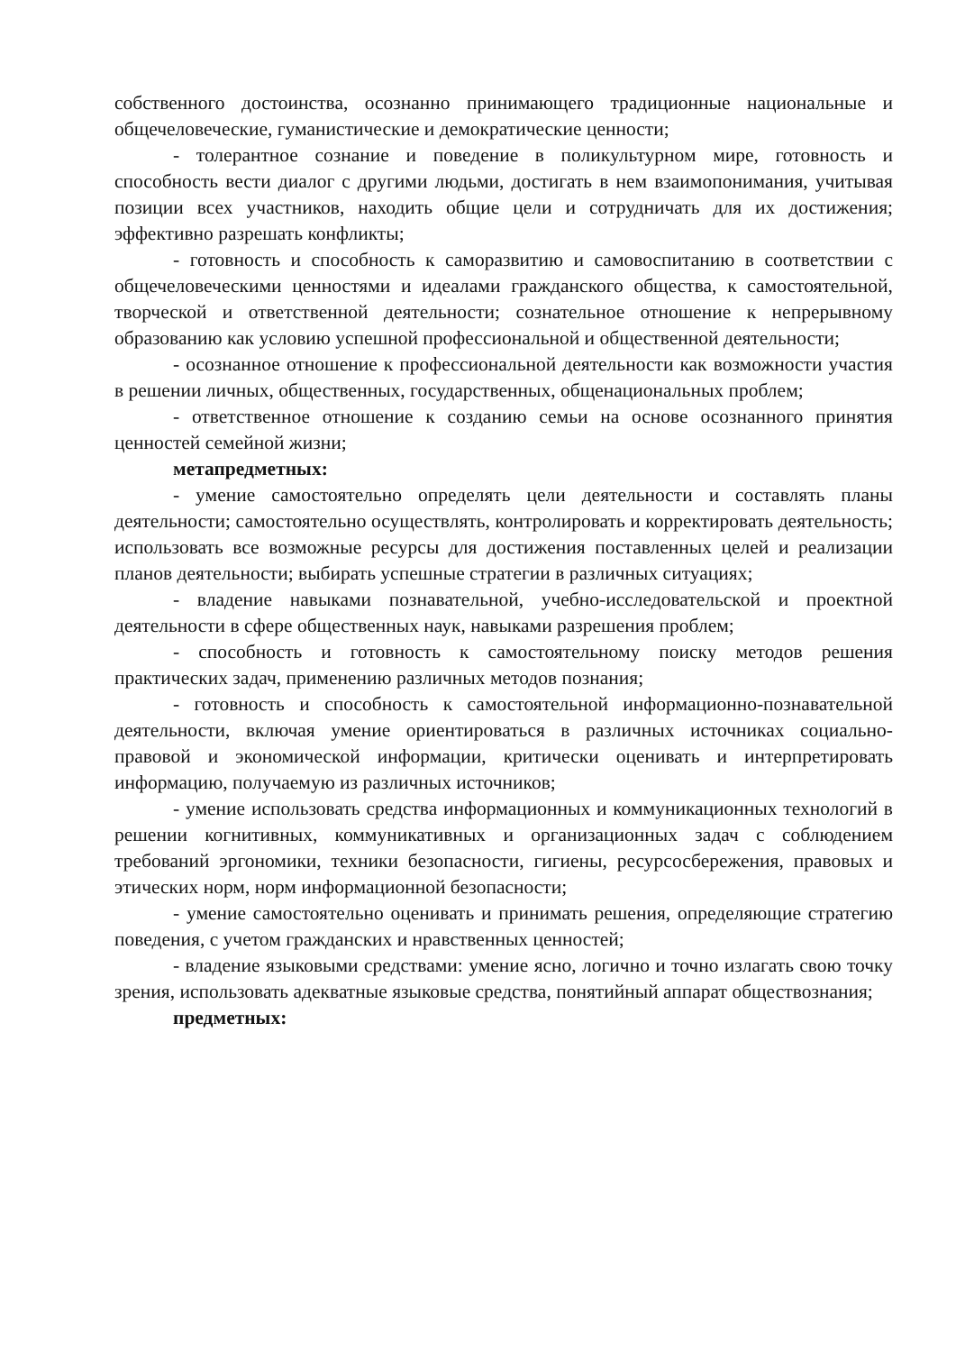собственного достоинства, осознанно принимающего традиционные национальные и общечеловеческие, гуманистические и демократические ценности;
- толерантное сознание и поведение в поликультурном мире, готовность и способность вести диалог с другими людьми, достигать в нем взаимопонимания, учитывая позиции всех участников, находить общие цели и сотрудничать для их достижения; эффективно разрешать конфликты;
- готовность и способность к саморазвитию и самовоспитанию в соответствии с общечеловеческими ценностями и идеалами гражданского общества, к самостоятельной, творческой и ответственной деятельности; сознательное отношение к непрерывному образованию как условию успешной профессиональной и общественной деятельности;
- осознанное отношение к профессиональной деятельности как возможности участия в решении личных, общественных, государственных, общенациональных проблем;
- ответственное отношение к созданию семьи на основе осознанного принятия ценностей семейной жизни;
метапредметных:
- умение самостоятельно определять цели деятельности и составлять планы деятельности; самостоятельно осуществлять, контролировать и корректировать деятельность; использовать все возможные ресурсы для достижения поставленных целей и реализации планов деятельности; выбирать успешные стратегии в различных ситуациях;
- владение навыками познавательной, учебно-исследовательской и проектной деятельности в сфере общественных наук, навыками разрешения проблем;
- способность и готовность к самостоятельному поиску методов решения практических задач, применению различных методов познания;
- готовность и способность к самостоятельной информационно-познавательной деятельности, включая умение ориентироваться в различных источниках социально-правовой и экономической информации, критически оценивать и интерпретировать информацию, получаемую из различных источников;
- умение использовать средства информационных и коммуникационных технологий в решении когнитивных, коммуникативных и организационных задач с соблюдением требований эргономики, техники безопасности, гигиены, ресурсосбережения, правовых и этических норм, норм информационной безопасности;
- умение самостоятельно оценивать и принимать решения, определяющие стратегию поведения, с учетом гражданских и нравственных ценностей;
- владение языковыми средствами: умение ясно, логично и точно излагать свою точку зрения, использовать адекватные языковые средства, понятийный аппарат обществознания;
предметных: